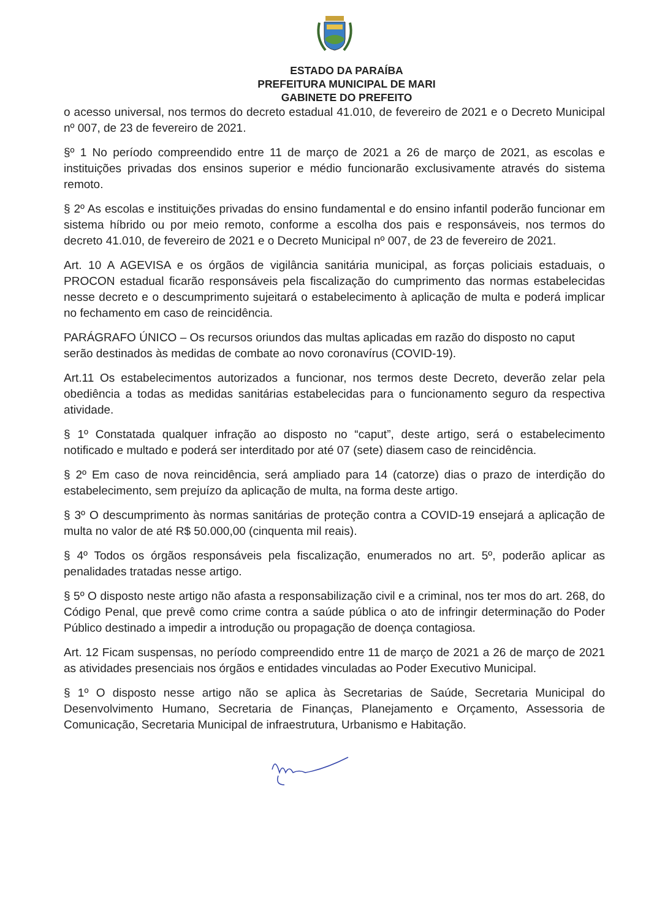ESTADO DA PARAÍBA
PREFEITURA MUNICIPAL DE MARI
GABINETE DO PREFEITO
o acesso universal, nos termos do decreto estadual 41.010, de fevereiro de 2021 e o Decreto Municipal nº 007, de 23 de fevereiro de 2021.
§º 1 No período compreendido entre 11 de março de 2021 a 26 de março de 2021, as escolas e instituições privadas dos ensinos superior e médio funcionarão exclusivamente através do sistema remoto.
§ 2º As escolas e instituições privadas do ensino fundamental e do ensino infantil poderão funcionar em sistema híbrido ou por meio remoto, conforme a escolha dos pais e responsáveis, nos termos do decreto 41.010, de fevereiro de 2021 e o Decreto Municipal nº 007, de 23 de fevereiro de 2021.
Art. 10 A AGEVISA e os órgãos de vigilância sanitária municipal, as forças policiais estaduais, o PROCON estadual ficarão responsáveis pela fiscalização do cumprimento das normas estabelecidas nesse decreto e o descumprimento sujeitará o estabelecimento à aplicação de multa e poderá implicar no fechamento em caso de reincidência.
PARÁGRAFO ÚNICO – Os recursos oriundos das multas aplicadas em razão do disposto no caput serão destinados às medidas de combate ao novo coronavírus (COVID-19).
Art.11 Os estabelecimentos autorizados a funcionar, nos termos deste Decreto, deverão zelar pela obediência a todas as medidas sanitárias estabelecidas para o funcionamento seguro da respectiva atividade.
§ 1º Constatada qualquer infração ao disposto no “caput”, deste artigo, será o estabelecimento notificado e multado e poderá ser interditado por até 07 (sete) diasem caso de reincidência.
§ 2º Em caso de nova reincidência, será ampliado para 14 (catorze) dias o prazo de interdição do estabelecimento, sem prejuízo da aplicação de multa, na forma deste artigo.
§ 3º O descumprimento às normas sanitárias de proteção contra a COVID-19 ensejará a aplicação de multa no valor de até R$ 50.000,00 (cinquenta mil reais).
§ 4º Todos os órgãos responsáveis pela fiscalização, enumerados no art. 5º, poderão aplicar as penalidades tratadas nesse artigo.
§ 5º O disposto neste artigo não afasta a responsabilização civil e a criminal, nos ter mos do art. 268, do Código Penal, que prevê como crime contra a saúde pública o ato de infringir determinação do Poder Público destinado a impedir a introdução ou propagação de doença contagiosa.
Art. 12 Ficam suspensas, no período compreendido entre 11 de março de 2021 a 26 de março de 2021 as atividades presenciais nos órgãos e entidades vinculadas ao Poder Executivo Municipal.
§ 1º O disposto nesse artigo não se aplica às Secretarias de Saúde, Secretaria Municipal do Desenvolvimento Humano, Secretaria de Finanças, Planejamento e Orçamento, Assessoria de Comunicação, Secretaria Municipal de infraestrutura, Urbanismo e Habitação.